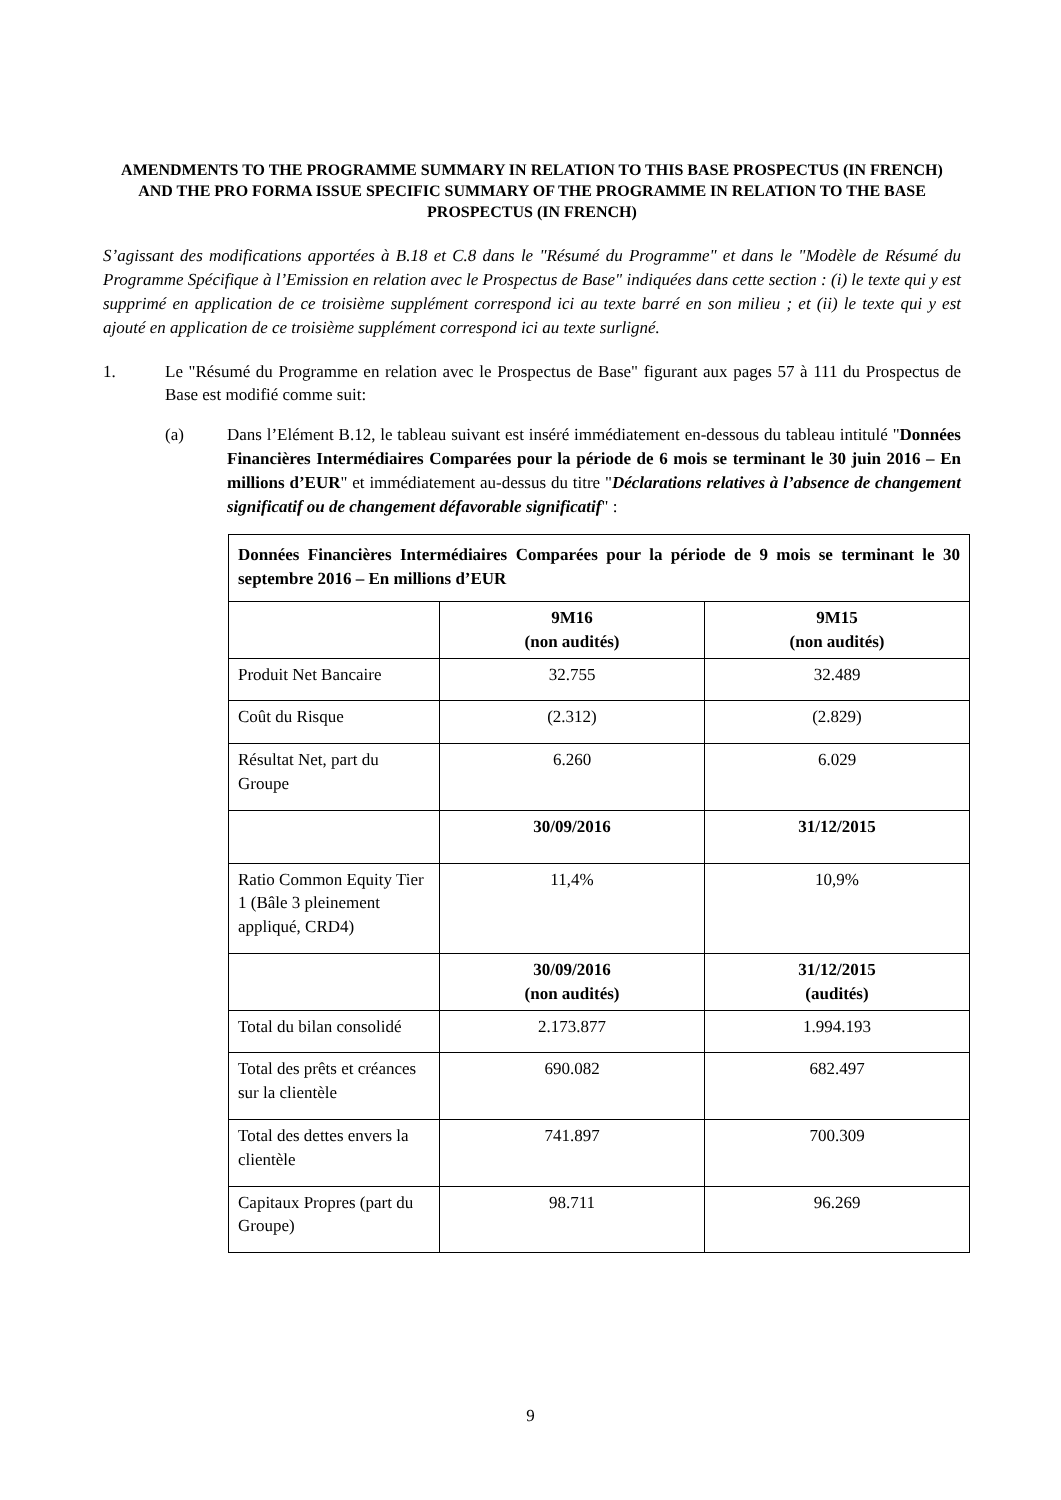AMENDMENTS TO THE PROGRAMME SUMMARY IN RELATION TO THIS BASE PROSPECTUS (IN FRENCH) AND THE PRO FORMA ISSUE SPECIFIC SUMMARY OF THE PROGRAMME IN RELATION TO THE BASE PROSPECTUS (IN FRENCH)
S’agissant des modifications apportées à B.18 et C.8 dans le "Résumé du Programme" et dans le "Modèle de Résumé du Programme Spécifique à l’Emission en relation avec le Prospectus de Base" indiquées dans cette section : (i) le texte qui y est supprimé en application de ce troisième supplément correspond ici au texte barré en son milieu ; et (ii) le texte qui y est ajouté en application de ce troisième supplément correspond ici au texte surligné.
1. Le "Résumé du Programme en relation avec le Prospectus de Base" figurant aux pages 57 à 111 du Prospectus de Base est modifié comme suit:
(a) Dans l’Elément B.12, le tableau suivant est inséré immédiatement en-dessous du tableau intitulé "Données Financières Intermédiaires Comparées pour la période de 6 mois se terminant le 30 juin 2016 – En millions d’EUR" et immédiatement au-dessus du titre "Déclarations relatives à l’absence de changement significatif ou de changement défavorable significatif" :
| Données Financières Intermédiaires Comparées pour la période de 9 mois se terminant le 30 septembre 2016 – En millions d’EUR | | |
| | 9M16 (non audités) | 9M15 (non audités) |
| Produit Net Bancaire | 32.755 | 32.489 |
| Coût du Risque | (2.312) | (2.829) |
| Résultat Net, part du Groupe | 6.260 | 6.029 |
| | 30/09/2016 | 31/12/2015 |
| Ratio Common Equity Tier 1 (Bâle 3 pleinement appliqué, CRD4) | 11,4% | 10,9% |
| | 30/09/2016 (non audités) | 31/12/2015 (audités) |
| Total du bilan consolidé | 2.173.877 | 1.994.193 |
| Total des prêts et créances sur la clientèle | 690.082 | 682.497 |
| Total des dettes envers la clientèle | 741.897 | 700.309 |
| Capitaux Propres (part du Groupe) | 98.711 | 96.269 |
9